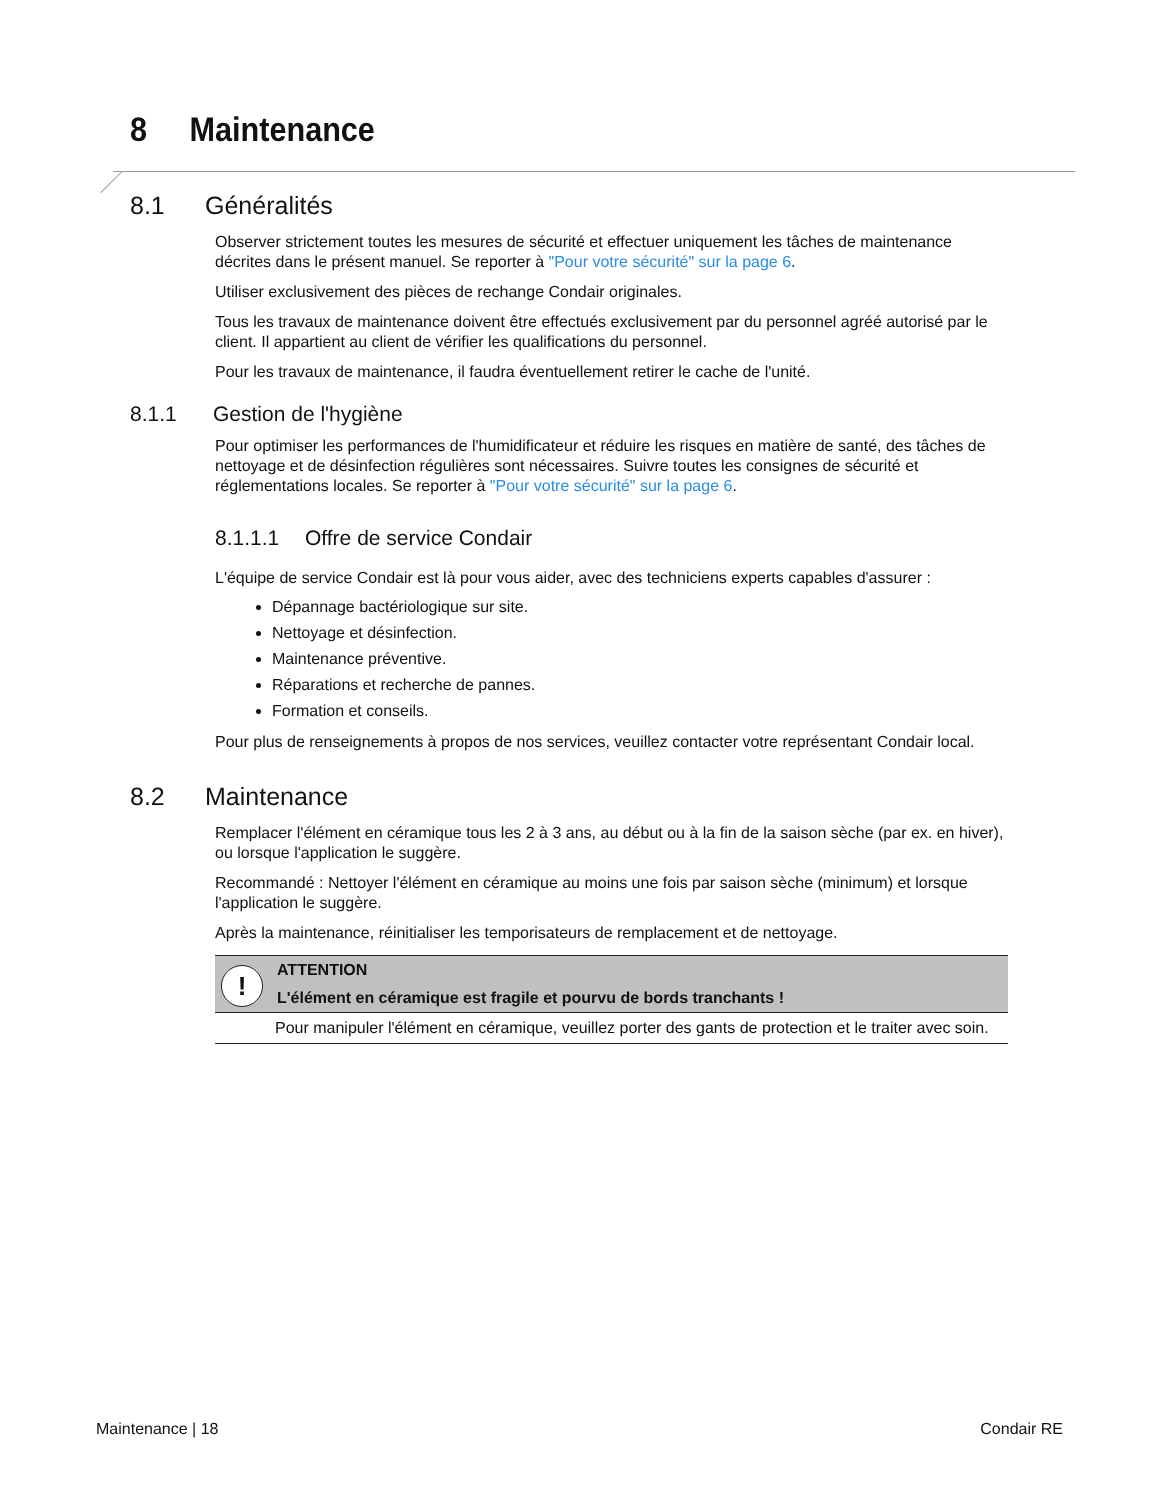8 Maintenance
8.1 Généralités
Observer strictement toutes les mesures de sécurité et effectuer uniquement les tâches de maintenance décrites dans le présent manuel. Se reporter à "Pour votre sécurité" sur la page 6.
Utiliser exclusivement des pièces de rechange Condair originales.
Tous les travaux de maintenance doivent être effectués exclusivement par du personnel agréé autorisé par le client. Il appartient au client de vérifier les qualifications du personnel.
Pour les travaux de maintenance, il faudra éventuellement retirer le cache de l'unité.
8.1.1 Gestion de l'hygiène
Pour optimiser les performances de l'humidificateur et réduire les risques en matière de santé, des tâches de nettoyage et de désinfection régulières sont nécessaires. Suivre toutes les consignes de sécurité et réglementations locales. Se reporter à "Pour votre sécurité" sur la page 6.
8.1.1.1 Offre de service Condair
L'équipe de service Condair est là pour vous aider, avec des techniciens experts capables d'assurer :
Dépannage bactériologique sur site.
Nettoyage et désinfection.
Maintenance préventive.
Réparations et recherche de pannes.
Formation et conseils.
Pour plus de renseignements à propos de nos services, veuillez contacter votre représentant Condair local.
8.2 Maintenance
Remplacer l'élément en céramique tous les 2 à 3 ans, au début ou à la fin de la saison sèche (par ex. en hiver), ou lorsque l'application le suggère.
Recommandé : Nettoyer l'élément en céramique au moins une fois par saison sèche (minimum) et lorsque l'application le suggère.
Après la maintenance, réinitialiser les temporisateurs de remplacement et de nettoyage.
!
ATTENTION
L'élément en céramique est fragile et pourvu de bords tranchants !
Pour manipuler l'élément en céramique, veuillez porter des gants de protection et le traiter avec soin.
Maintenance | 18 Condair RE